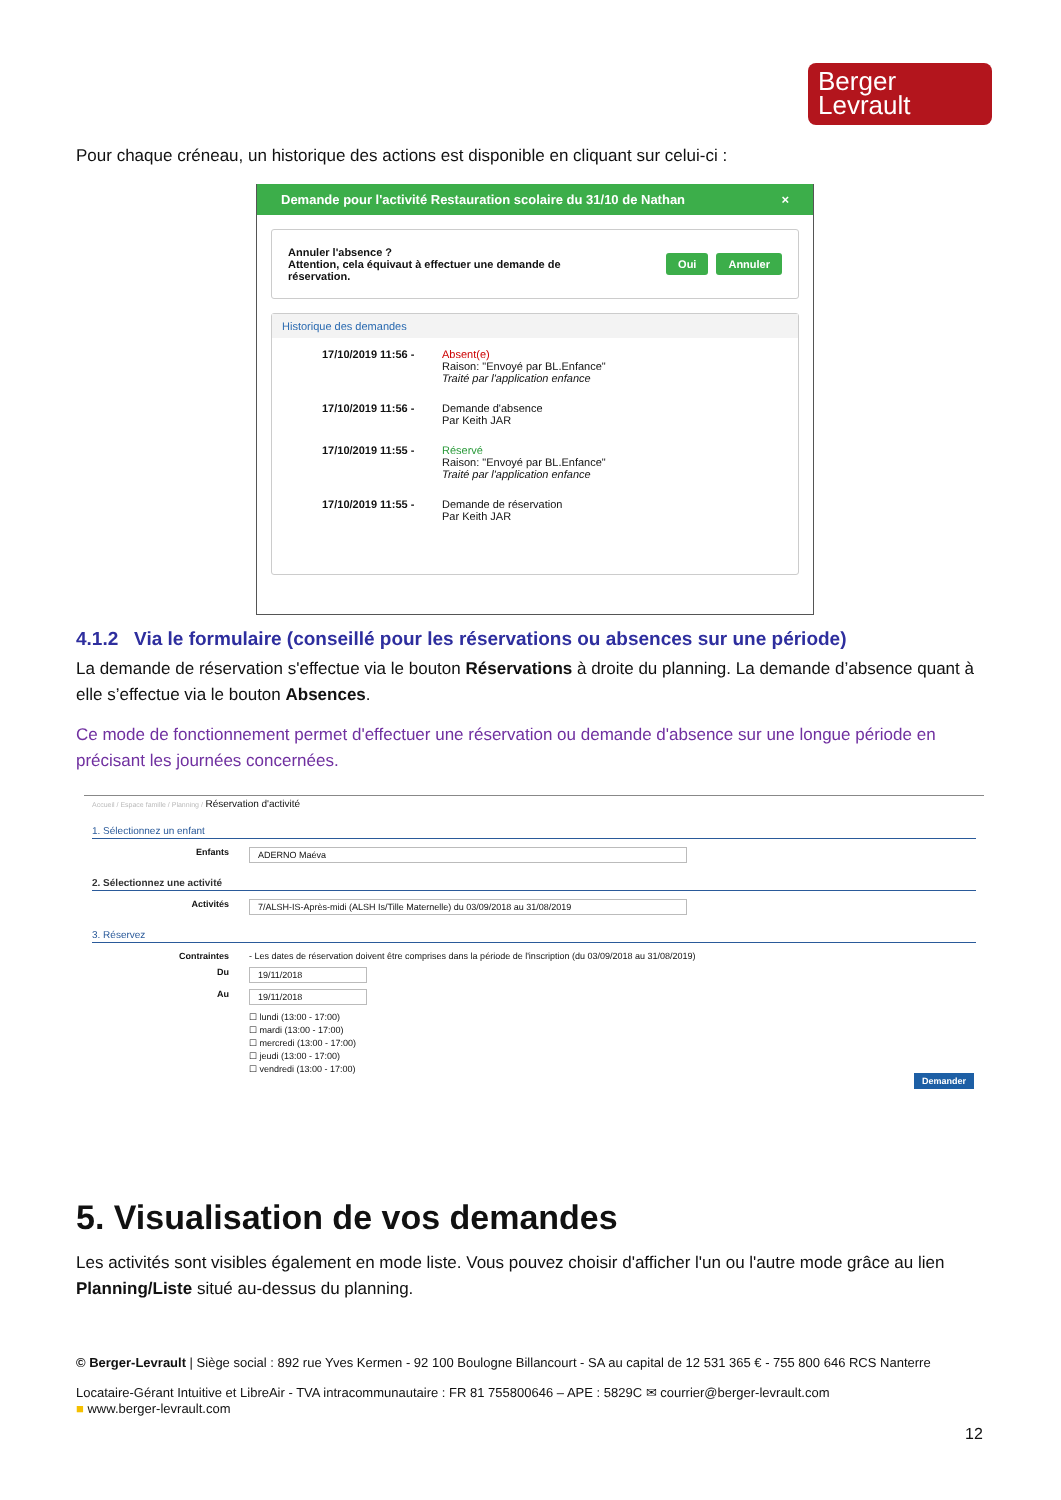Berger
Levrault
Pour chaque créneau, un historique des actions est disponible en cliquant sur celui-ci :
Demande pour l'activité Restauration scolaire du 31/10 de Nathan ×
Annuler l'absence ?
Attention, cela équivaut à effectuer une demande de
réservation. Oui Annuler
Historique des demandes
17/10/2019 11:56 - Absent(e)
Raison: "Envoyé par BL.Enfance"
Traité par l'application enfance
17/10/2019 11:56 - Demande d'absence
Par Keith JAR
17/10/2019 11:55 - Réservé
Raison: "Envoyé par BL.Enfance"
Traité par l'application enfance
17/10/2019 11:55 - Demande de réservation
Par Keith JAR
4.1.2 Via le formulaire (conseillé pour les réservations ou absences sur une période)
La demande de réservation s'effectue via le bouton Réservations à droite du planning. La demande d’absence quant à elle s’effectue via le bouton Absences.
Ce mode de fonctionnement permet d'effectuer une réservation ou demande d'absence sur une longue période en précisant les journées concernées.
Accueil / Espace famille / Planning / Réservation d'activité
1. Sélectionnez un enfant
Enfants ADERNO Maéva
2. Sélectionnez une activité
Activités 7/ALSH-IS-Après-midi (ALSH Is/Tille Maternelle) du 03/09/2018 au 31/08/2019
3. Réservez
Contraintes - Les dates de réservation doivent être comprises dans la période de l'inscription (du 03/09/2018 au 31/08/2019)
Du 19/11/2018
Au 19/11/2018
☐ lundi (13:00 - 17:00)
☐ mardi (13:00 - 17:00)
☐ mercredi (13:00 - 17:00)
☐ jeudi (13:00 - 17:00)
☐ vendredi (13:00 - 17:00)
Demander
5. Visualisation de vos demandes
Les activités sont visibles également en mode liste. Vous pouvez choisir d'afficher l'un ou l'autre mode grâce au lien Planning/Liste situé au-dessus du planning.
© Berger-Levrault | Siège social : 892 rue Yves Kermen - 92 100 Boulogne Billancourt - SA au capital de 12 531 365 € - 755 800 646 RCS Nanterre
Locataire-Gérant Intuitive et LibreAir - TVA intracommunautaire : FR 81 755800646 – APE : 5829C ✉ courrier@berger-levrault.com
■ www.berger-levrault.com
12